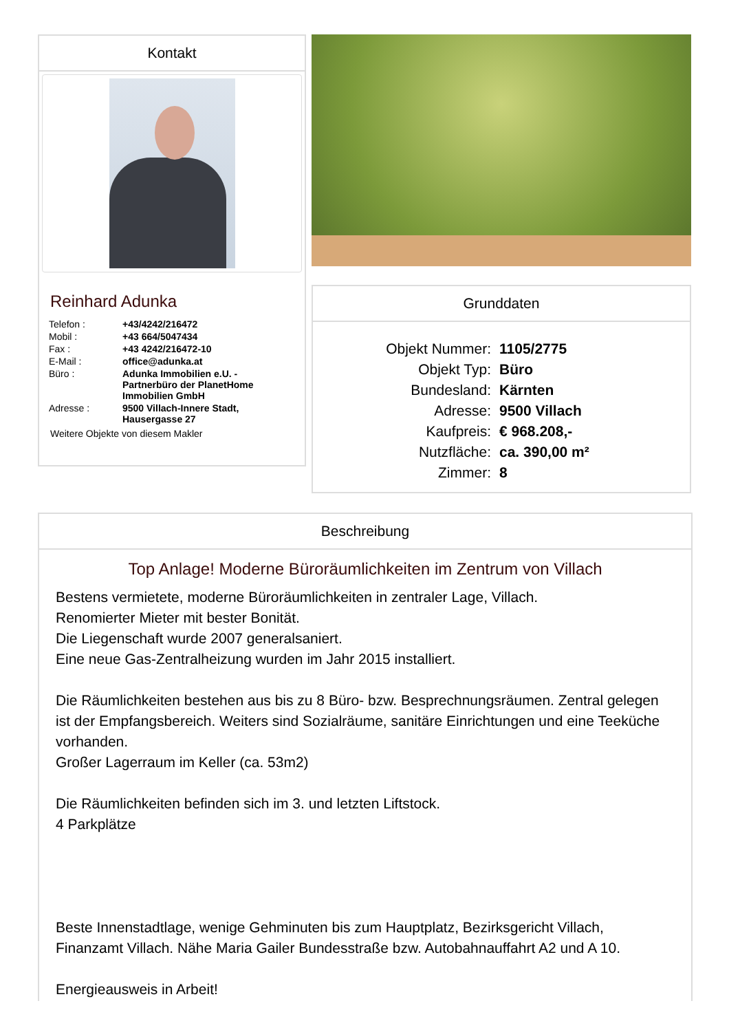Kontakt
Reinhard Adunka
| Telefon : | +43/4242/216472 |
| Mobil : | +43 664/5047434 |
| Fax : | +43 4242/216472-10 |
| E-Mail : | office@adunka.at |
| Büro : | Adunka Immobilien e.U. - Partnerbüro der PlanetHome Immobilien GmbH |
| Adresse : | 9500 Villach-Innere Stadt, Hausergasse 27 |
Weitere Objekte von diesem Makler
Grunddaten
| Objekt Nummer: | 1105/2775 |
| Objekt Typ: | Büro |
| Bundesland: | Kärnten |
| Adresse: | 9500 Villach |
| Kaufpreis: | € 968.208,- |
| Nutzfläche: | ca. 390,00 m² |
| Zimmer: | 8 |
Beschreibung
Top Anlage! Moderne Büroräumlichkeiten im Zentrum von Villach
Bestens vermietete, moderne Büroräumlichkeiten in zentraler Lage, Villach.
Renomierter Mieter mit bester Bonität.
Die Liegenschaft wurde 2007 generalsaniert.
Eine neue Gas-Zentralheizung wurden im Jahr 2015 installiert.
Die Räumlichkeiten bestehen aus bis zu 8 Büro- bzw. Besprechnungsräumen. Zentral gelegen ist der Empfangsbereich. Weiters sind Sozialräume, sanitäre Einrichtungen und eine Teeküche vorhanden.
Großer Lagerraum im Keller (ca. 53m2)
Die Räumlichkeiten befinden sich im 3. und letzten Liftstock.
4 Parkplätze
Beste Innenstadtlage, wenige Gehminuten bis zum Hauptplatz, Bezirksgericht Villach, Finanzamt Villach. Nähe Maria Gailer Bundesstraße bzw. Autobahnauffahrt A2 und A 10.
Energieausweis in Arbeit!